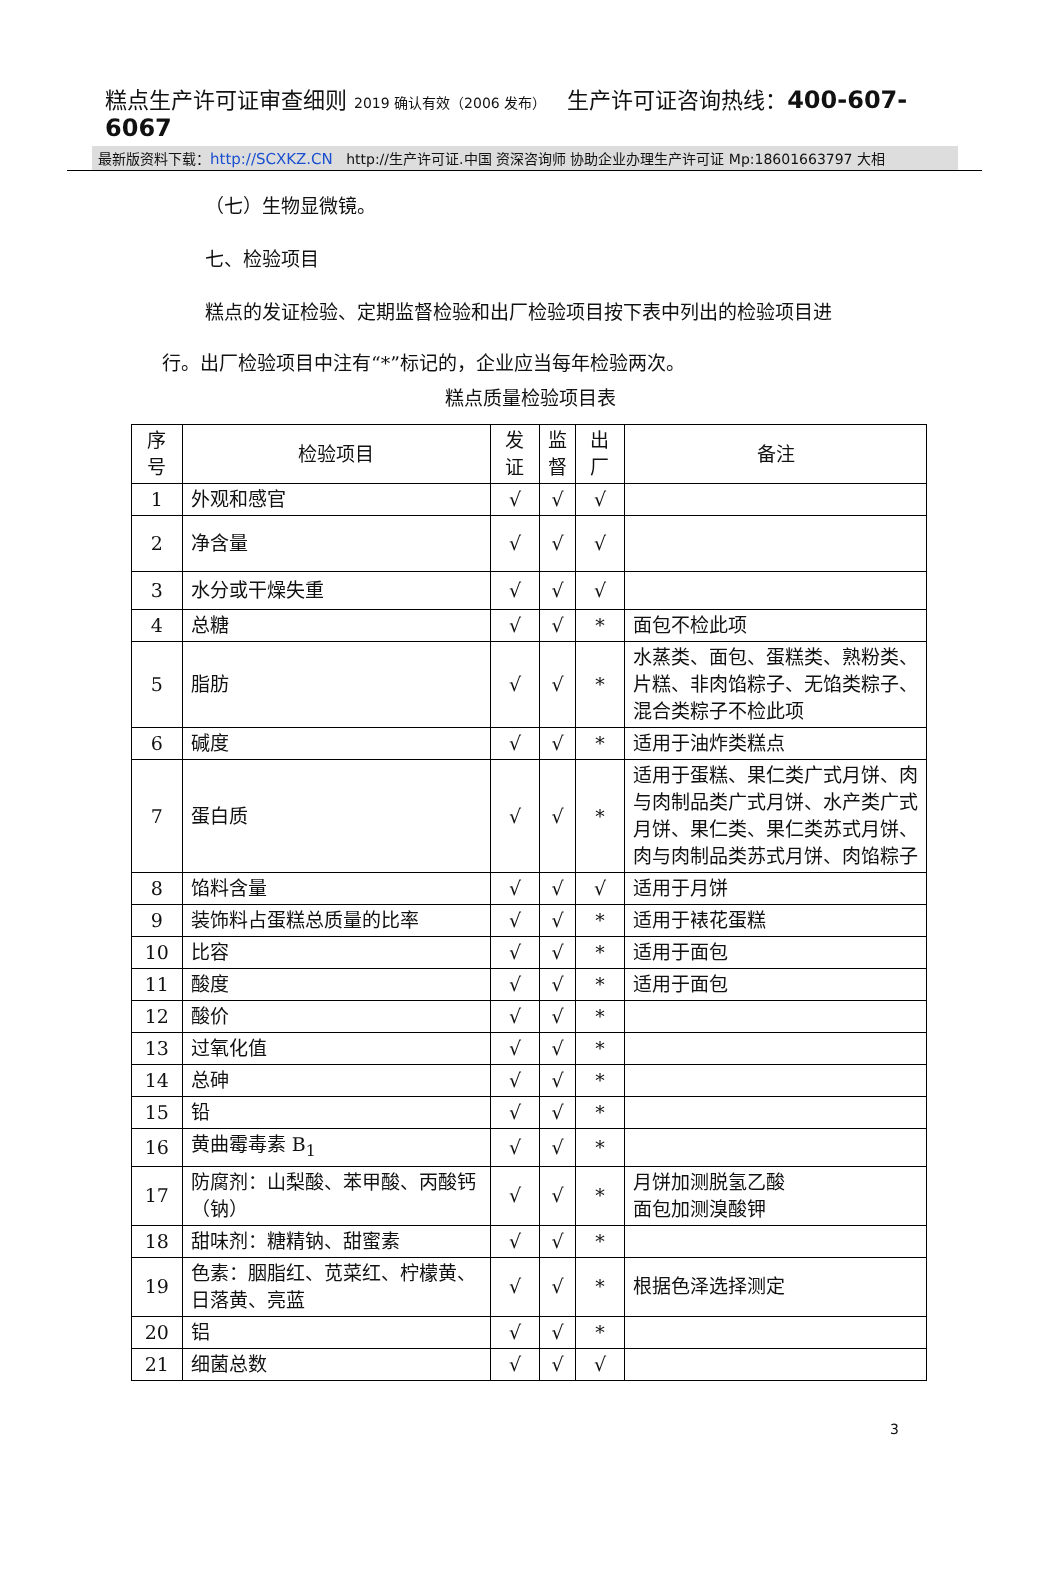糕点生产许可证审查细则 2019 确认有效（2006 发布） 生产许可证咨询热线：400-607-6067
最新版资料下载：http://SCXKZ.CN http://生产许可证.中国 资深咨询师 协助企业办理生产许可证 Mp:18601663797 大相
（七）生物显微镜。
七、检验项目
糕点的发证检验、定期监督检验和出厂检验项目按下表中列出的检验项目进
行。出厂检验项目中注有“*”标记的，企业应当每年检验两次。
糕点质量检验项目表
| 序号 | 检验项目 | 发证 | 监 督 | 出厂 | 备注 |
| 1 | 外观和感官 | √ | √ | √ | |
| 2 | 净含量 | √ | √ | √ | |
| 3 | 水分或干燥失重 | √ | √ | √ | |
| 4 | 总糖 | √ | √ | * | 面包不检此项 |
| 5 | 脂肪 | √ | √ | * | 水蒸类、面包、蛋糕类、熟粉类、片糕、非肉馅粽子、无馅类粽子、混合类粽子不检此项 |
| 6 | 碱度 | √ | √ | * | 适用于油炸类糕点 |
| 7 | 蛋白质 | √ | √ | * | 适用于蛋糕、果仁类广式月饼、肉与肉制品类广式月饼、水产类广式月饼、果仁类、果仁类苏式月饼、肉与肉制品类苏式月饼、肉馅粽子 |
| 8 | 馅料含量 | √ | √ | √ | 适用于月饼 |
| 9 | 装饰料占蛋糕总质量的比率 | √ | √ | * | 适用于裱花蛋糕 |
| 10 | 比容 | √ | √ | * | 适用于面包 |
| 11 | 酸度 | √ | √ | * | 适用于面包 |
| 12 | 酸价 | √ | √ | * | |
| 13 | 过氧化值 | √ | √ | * | |
| 14 | 总砷 | √ | √ | * | |
| 15 | 铅 | √ | √ | * | |
| 16 | 黄曲霉毒素 B<sub>1</sub> | √ | √ | * | |
| 17 | 防腐剂：山梨酸、苯甲酸、丙酸钙（钠） | √ | √ | * | 月饼加测脱氢乙酸 面包加测溴酸钾 |
| 18 | 甜味剂：糖精钠、甜蜜素 | √ | √ | * | |
| 19 | 色素：胭脂红、苋菜红、柠檬黄、日落黄、亮蓝 | √ | √ | * | 根据色泽选择测定 |
| 20 | 铝 | √ | √ | * | |
| 21 | 细菌总数 | √ | √ | √ | |
3